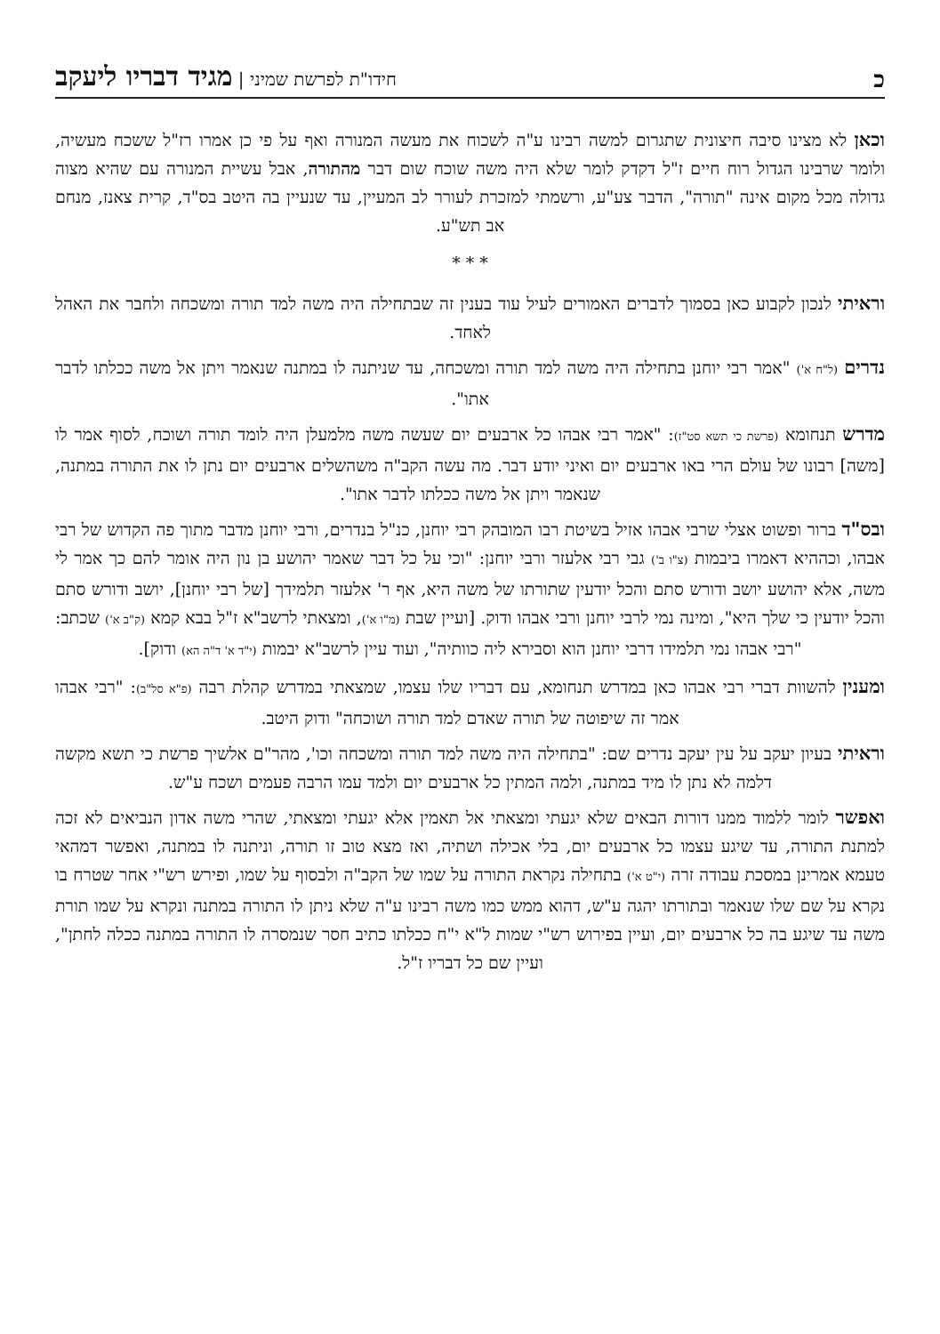כחידו"ת לפרשת שמיני | מגיד דבריו ליעקב
וכאן לא מצינו סיבה חיצונית שתגרום למשה רבינו ע"ה לשכוח את מעשה המנורה ואף על פי כן אמרו רז"ל ששכח מעשיה, ולומר שרבינו הגדול רוח חיים ז"ל דקדק לומר שלא היה משה שוכח שום דבר מהתורה, אבל עשיית המנורה עם שהיא מצוה גדולה מכל מקום אינה "תורה", הדבר צע"ע, ורשמתי למזכרת לעורר לב המעיין, עד שנעיין בה היטב בס"ד, קרית צאנז, מנחם אב תש"ע.
* * *
וראיתי לנכון לקבוע כאן בסמוך לדברים האמורים לעיל עוד בענין זה שבתחילה היה משה למד תורה ומשכחה ולחבר את האהל לאחד.
נדרים (ל"ח א') "אמר רבי יוחנן בתחילה היה משה למד תורה ומשכחה, עד שניתנה לו במתנה שנאמר ויתן אל משה ככלתו לדבר אתו".
מדרש תנחומא (פרשת כי תשא סט"ז): "אמר רבי אבהו כל ארבעים יום שעשה משה מלמעלן היה לומד תורה ושוכח, לסוף אמר לו [משה] רבונו של עולם הרי באו ארבעים יום ואיני יודע דבר. מה עשה הקב"ה משהשלים ארבעים יום נתן לו את התורה במתנה, שנאמר ויתן אל משה ככלתו לדבר אתו".
ובס"ד ברור ופשוט אצלי שרבי אבהו אזיל בשיטת רבו המובהק רבי יוחנן, כנ"ל בנדרים, ורבי יוחנן מדבר מתוך פה הקדוש של רבי אבהו, וכההיא דאמרו ביבמות (צ"ו ב') גבי רבי אלעזר ורבי יוחנן: "וכי על כל דבר שאמר יהושע בן נון היה אומר להם כך אמר לי משה, אלא יהושע יושב ודורש סתם והכל יודעין שתורתו של משה היא, אף ר' אלעזר תלמידך [של רבי יוחנן], יושב ודורש סתם והכל יודעין כי שלך היא", ומינה נמי לרבי יוחנן ורבי אבהו ודוק. [ועיין שבת (מ"ו א'), ומצאתי לרשב"א ז"ל בבא קמא (ק"ב א') שכתב: "רבי אבהו נמי תלמידו דרבי יוחנן הוא וסבירא ליה כוותיה", ועוד עיין לרשב"א יבמות (י"ד א' ד"ה הא) ודוק].
ומענין להשוות דברי רבי אבהו כאן במדרש תנחומא, עם דבריו שלו עצמו, שמצאתי במדרש קהלת רבה (פ"א סל"ב): "רבי אבהו אמר זה שיפוטה של תורה שאדם למד תורה ושוכחה" ודוק היטב.
וראיתי בעיון יעקב על עין יעקב נדרים שם: "בתחילה היה משה למד תורה ומשכחה וכו', מהר"ם אלשיך פרשת כי תשא מקשה דלמה לא נתן לו מיד במתנה, ולמה המתין כל ארבעים יום ולמד עמו הרבה פעמים ושכח ע"ש.
ואפשר לומר ללמוד ממנו דורות הבאים שלא יגעתי ומצאתי אל תאמין אלא יגעתי ומצאתי, שהרי משה אדון הנביאים לא זכה למתנת התורה, עד שיגע עצמו כל ארבעים יום, בלי אכילה ושתיה, ואז מצא טוב זו תורה, וניתנה לו במתנה, ואפשר דמהאי טעמא אמרינן במסכת עבודה זרה (י"ט א') בתחילה נקראת התורה על שמו של הקב"ה ולבסוף על שמו, ופירש רש"י אחר שטרח בו נקרא על שם שלו שנאמר ובתורתו יהגה ע"ש, דהוא ממש כמו משה רבינו ע"ה שלא ניתן לו התורה במתנה ונקרא על שמו תורת משה עד שיגע בה כל ארבעים יום, ועיין בפירוש רש"י שמות ל"א י"ח ככלתו כתיב חסר שנמסרה לו התורה במתנה ככלה לחתן", ועיין שם כל דבריו ז"ל.